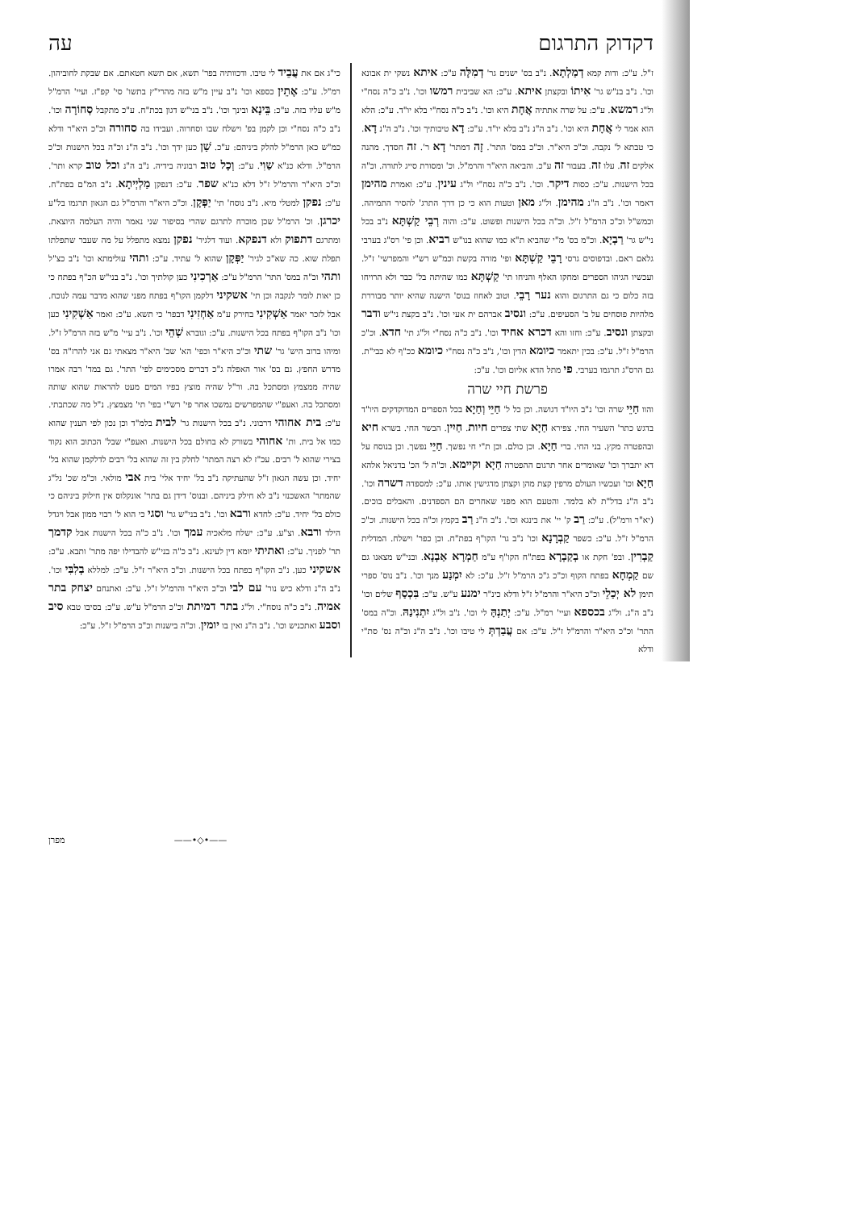דקדוק התרגום עה
ז"ל. ע"כ: ודות קמא דְמַלְתָא. נ"ב בס' ישנים גר' דְמִלָּה ע"כ: איתא נשקי ית אבונא וכו'. נ"ב בנ"ש גר' אִיתוֹ ובקצתן איתא. ע"כ: הא שביבית רמשו וכו'. נ"ב כ"ה נסח"י ול"ג רמשא. ע"כ: על שרה אתתיה אֲחָת היא וכו'. נ"ב כ"ה נסח"י בלא יו"ד. ע"כ: הלא הוא אמר לי אֲחָת היא וכו'. נ"ב ה"נ נ"ב בלא יו"ד. ע"כ: דָא טיבותיך וכו'. נ"ב ה"נ דָא. כי טבתא ל' נקבה. וכ"כ היא"ר. וכ"כ במס' התר'. זָה דמתר' דָא ר'. זה חסדך. מהנה אלקים זה. עלו זה. בעבור זה ע"כ. והביאה היא"ר והרמ"ל. וכ' ומסורת סייג לתורה. וכ"ה בכל הישנות. ע"כ: כסות דיקר. וכו'. נ"ב כ"ה נסח"י ול"ג עינין. ע"כ: ואמרת מהימן דאמר וכו'. נ"ב ה"נ מהימן. ול"ג מאן וטעות הוא כי כן דרך התרג' להסיר התמיהה. וכמש"ל וכ"כ הרמ"ל ז"ל. וכ"ה בכל הישנות ופשוט. ע"כ: והוה רְבֵי קַשְׁתָּא נ"ב בכל ני"ש גר' רַבְיָא. וכ"מ בס' מ"י שהביא ת"א כמו שהוא בנו"ש רביא. וכן פי' רס"ג בערבי גלאם ראם. ובדפוסים גרסי רָבֵי קַשְׁתָּא ופי' מורה בקשת וכמ"ש רש"י והמפרשי' ז"ל. ועכשיו הגיהו הספרים ומחקו האלף והניחו תי' קַשְׁתָּא כמו שהיתה בל' כבר ולא הרויחו בזה כלום כי גם התרגום והוא נער רָבֵי. וטוב לאחוז בנוס' הישנה שהיא יותר מבוררת מלהיות פוסחים על ב' הסעיפים. ע"כ: ונסיב אברהם ית אעי וכו'. נ"ב בקצת ני"ש ודבר ובקצתן ונסיב. ע"כ: וחזו והא דכרא אחיד וכו'. נ"ב כ"ה נסח"י ול"ג תי' חדא. וכ"כ הרמ"ל ז"ל. ע"כ: בכין יתאמר כיומא הדין וכו', נ"ב כ"ה נסח"י כיומא ככ"ף לא כבי"ת. גם הרס"ג תרגמו בערבי. פי מתל הדא אליום וכו'. ע"כ:
פרשת חיי שרה
והוו חַיֵי שרה וכו' נ"ב היו"ד דגושה. וכן כל ל' חַיֵי וְחַיָא בכל הספרים המדוקדקים היו"ד בדגש כתר' השעיר החי. צפירא חַיָא שתי צפרים חיות. חַיִין. הבשר החי. בשרא חיא ובהפטרה מקץ. בני החי. ברי חַיָא. וכן כולם. וכן ת"י חי נפשך. חַיֵי נפשך. וכן בנוסח על דא יתברך וכו' שאומרים אחר תרגום ההפטרה חַיָא וקיימא. וכ"ה ל' הכ' בדניאל אלהא חַיָא וכו' ועכשיו העולם מרפין קצת מהן וקצתן מדגישין אותו. ע"כ: למספדה דשרה וכו'. נ"ב ה"נ בדל"ת לא בלמד. והטעם הוא מפני שאחרים הם הספדנים. והאבלים בוכים. (יא"ר ורמ"ל). ע"כ: רַב ק' יי' את בינגא וכו'. נ"ב ה"נ רַב בקמץ וכ"ה בכל הישנות. וכ"כ הרמ"ל ז"ל. ע"כ: כשפר קַבְרָנָא וכו' נ"ב גר' הקו"ף בפת"ח. וכן כפר' וישלח. המדלית קַבְרִין. ובפ' חקת או בְקַבְרָא בפת"ח הקו"ף ע"מ חַמְרָא אַבְנָא. ובני"ש מצאנו גם שם קַמְחָא בפתח הקוף וכ"כ ג"כ הרמ"ל ז"ל. ע"כ: לא יִמְנַע מנך וכו'. נ"ב נוס' ספרי תימן לא יְכַלֵי וכ"כ היא"ר והרמ"ל ז"ל ודלא כינ"ר ימנע ע"ש. ע"כ: בִּכְסַף שלים וכו' נ"ב ה"נ. ול"ג בכספא ועיי' רמ"ל. ע"כ: יְתַנְהָּ לי וכו'. נ"ב ול"ג יִתְנִינַהּ. וכ"ה במס' התר' וכ"כ היא"ר והרמ"ל ז"ל. ע"כ: אם עֲבַדְתְּ לי טיבו וכו'. נ"ב ה"נ וכ"ה נס' סת"י ודלא
כי"ג אם את עֲבֵיד לי טיבו. ודכוותיה בפר' תשא, אם תשא חטאתם. אם שבקת לחוביהון. רמ"ל. ע"כ: אֶתֵין כספא וכו' נ"ב עיין מ"ש בזה מהרי"ץ בתשו' סי' קפ"ז. ועיי' הרמ"ל מ"ש עליו בזה. ע"כ: בֵּינָא ובינך וכו'. נ"ב בני"ש דגון בכת"ח. ע"כ מתקבל סְחוֹרָה וכו'. נ"ב כ"ה נסח"י וכן לקמן בפ' וישלח שבו וסחרוה. ועבידו בה סחורה וכ"כ היא"ר ודלא כמ"ש כאן הרמ"ל להלק ביניהם: ע"כ. שַׁן כען ידך וכו'. נ"ב ה"נ וכ"ה בכל הישנות וכ"כ הרמ"ל. ודלא כנ"א שַוִי. ע"כ: וְכָל טוּב רבוניה בידיה. נ"ב ה"נ וכל טוב קרא ותר'. וכ"כ היא"ר והרמ"ל ז"ל דלא כנ"א שפר. ע"כ: דנפקן מַלְיְיתָא. נ"ב המ"ם בפת"ח. ע"כ: נפקן למטלי מיא. נ"ב נוסח' תי' יַפְּקָן. וכ"כ היא"ר והרמ"ל גם הגאון תרגמו בל"ע יכרגן. וכ' הרמ"ל שכן מוכרח לתרגם שהרי בסיפור שני נאמר והיה העלמה היוצאת. ומתרגם דתפוק ולא דנפקא. ועוד דלגיר' נפקן נמצא מתפלל על מה שעבר שתפלתו תפלת שוא. כה שא"כ לגיר' יַפְּקָן שהוא ל' עתיד. ע"כ: ותהי עולימתא וכו' נ"ב כצ"ל ותהי וכ"ה במס' התר' הרמ"ל ע"כ: אַרְכִינִי כען קולתיך וכו'. נ"ב בני"ש הכ"ף בפתח כי כן יאות לומר לנקבה וכן תי' אשקיני דלקמן הקו"ף בפתח מפני שהוא מדבר עמה לנוכח. אבל לזכר יאמר אַשְׁקִינִי בחירק ע"מ אַחְזִינִי דבפר' כי תשא. ע"כ: ואמר אַשְׁקִינִי כען וכו' נ"ב הקו"ף בפתח בכל הישנות. ע"כ: וגוברא שְׁהֵי וכו'. נ"ב עיי' מ"ש בזה הרמ"ל ז"ל. ומיהו ברוב היש' גר' שתי וכ"כ היא"ר וכפי' הא' שכ' היא"ר מצאתי גם אני להרז"ה בס' מדרש החפץ. גם בס' אור האפלה ג"כ דברים מסכימים לפי' התר'. גם במד' רבה אמרו שהיה ממצמץ ומסתכל בה. ור"ל שהיה מוצץ בפיו המים מעט להראות שהוא שותה ומסתכל בה. ואעפ"י שהמפרשים נמשכו אחר פי' רש"י בפי' תי' מצמצץ. נ"ל מה שכתבתי. ע"כ: בית אחוהי דרבוני. נ"ב בכל הישנות גר' לבית בלמ"ד וכן נכון לפי הענין שהוא כמו אל בית. ות' אחוהי בשורק לא בחולם בכל הישנות. ואעפ"י שבל' הכתוב הוא נקוד בצירי שהוא ל' רבים. עכ"ז לא רצה המתר' לחלק בין זה שהוא בל' רבים לדלקמן שהוא בל' יחיד. וכן עשה הגאון ז"ל שהעתיקה נ"ב בל' יחיד אלי' בית אבי מולאי. וכ"מ שכ' נל"ג שהמתר' האשכנזי נ"ב לא חילק ביניהם. ובנוס' דידן גם בתר' אונקלוס אין חילוק ביניהם כי כולם בל' יחיד. ע"כ: לחדא ורבא וכו'. נ"ב בני"ש גר' וסגי כי הוא ל' רבוי ממון אבל ויגדל הילד ורבא. וצ"ע. ע"כ: ישלח מלאכיה עמך וכו'. נ"ב כ"ה בכל הישנות אבל קדמך תר' לפניך. ע"כ: ואתיתי יומא דין לעינא. נ"ב כ"ה בני"ש להבדילו יפה מתר' ותבא. ע"כ: אשקיני כען. נ"ב הקו"ף בפתח בכל הישנות. וכ"כ היא"ר ז"ל. ע"כ: למללא בְלִבִּי וכו'. נ"ב ה"נ ודלא כיש נור' עם לבי וכ"כ היא"ר והרמ"ל ז"ל. ע"כ: ואתנחם יצחק בתר אמיה. נ"ב כ"ה נוסח"י. ול"ג בתר דמיתת וכ"כ הרמ"ל ע"ש. ע"כ: בסיבו טבא סיב וסבע ואתכניש וכו'. נ"ב ה"נ ואין בו יומין. וכ"ה בישנות וכ"כ הרמ"ל ז"ל. ע"כ:
——•◇•—— מפרן